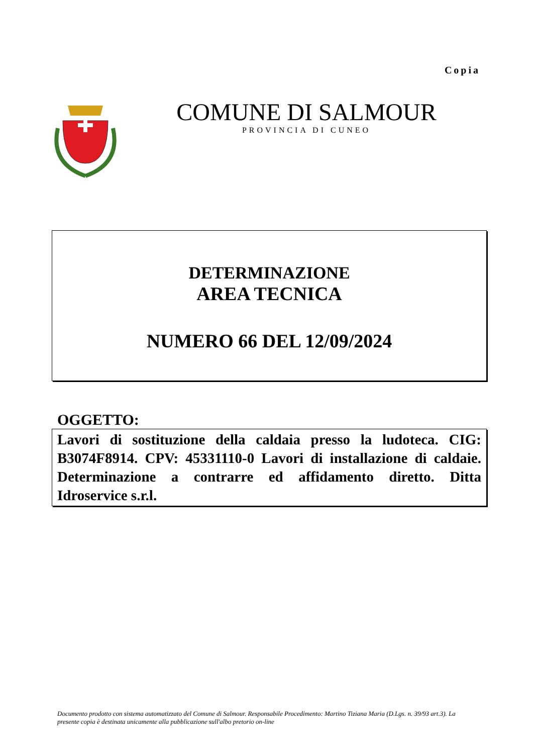Copia
COMUNE DI SALMOUR
PROVINCIA DI CUNEO
DETERMINAZIONE
AREA TECNICA
NUMERO 66 DEL 12/09/2024
OGGETTO:
Lavori di sostituzione della caldaia presso la ludoteca. CIG: B3074F8914. CPV: 45331110-0 Lavori di installazione di caldaie. Determinazione a contrarre ed affidamento diretto. Ditta Idroservice s.r.l.
Documento prodotto con sistema automatizzato del Comune di Salmour. Responsabile Procedimento: Martino Tiziana Maria (D.Lgs. n. 39/93 art.3). La presente copia è destinata unicamente alla pubblicazione sull'albo pretorio on-line